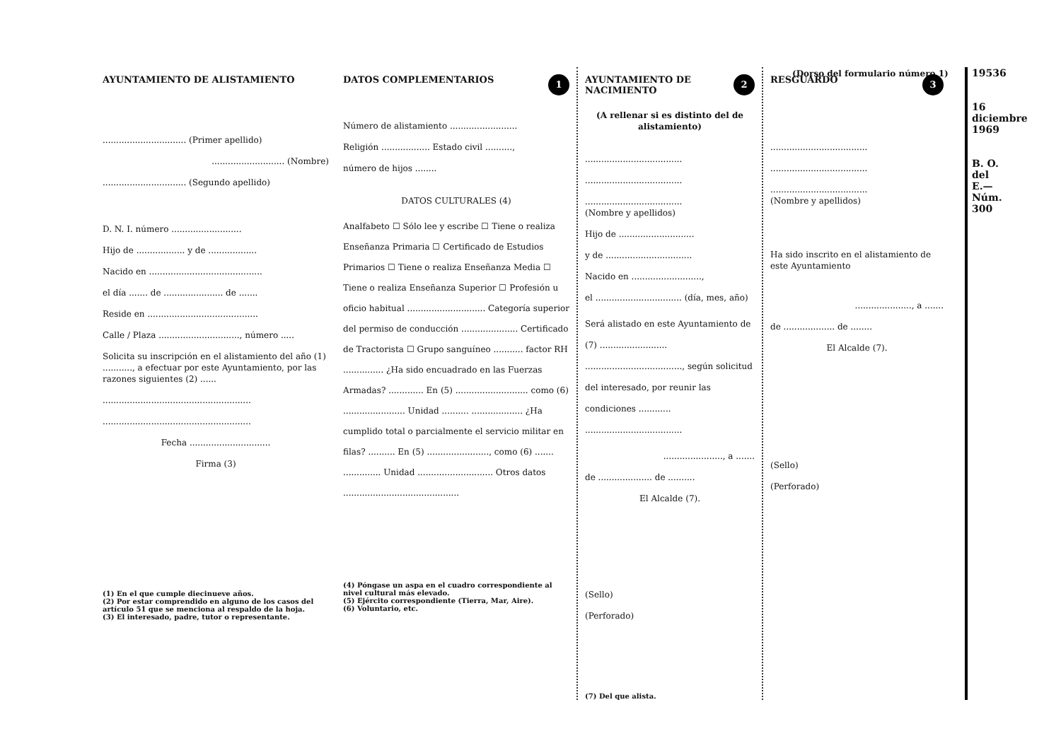(Dorso del formulario número 1)
AYUNTAMIENTO DE ALISTAMIENTO
............................... (Primer apellido)
........................... (Nombre)
............................... (Segundo apellido)
D. N. I. número ..........................
Hijo de .................. y de ..................
Nacido en ..........................................
el día ....... de ...................... de .......
Reside en .........................................
Calle / Plaza .............................., número .....
Solicita su inscripción en el alistamiento del año (1) ..........., a efectuar por este Ayuntamiento, por las razones siguientes (2) ......
.......................................................
.......................................................
Fecha ..............................
Firma (3)
(1) En el que cumple diecinueve años.
(2) Por estar comprendido en alguno de los casos del artículo 51 que se menciona al respaldo de la hoja.
(3) El interesado, padre, tutor o representante.
1 DATOS COMPLEMENTARIOS
Número de alistamiento .........................
Religión .................. Estado civil ..........,
número de hijos ........
DATOS CULTURALES (4)
Analfabeto ☐ Sólo lee y escribe ☐ Tiene o realiza Enseñanza Primaria ☐ Certificado de Estudios Primarios ☐ Tiene o realiza Enseñanza Media ☐ Tiene o realiza Enseñanza Superior ☐ Profesión u oficio habitual ............................. Categoría superior del permiso de conducción ..................... Certificado de Tractorista ☐ Grupo sanguíneo ........... factor RH ............... ¿Ha sido encuadrado en las Fuerzas Armadas? ............. En (5) ........................... como (6) ....................... Unidad .......... ................... ¿Ha cumplido total o parcialmente el servicio militar en filas? .......... En (5) ......................., como (6) ....... .............. Unidad ............................ Otros datos ...........................................
(4) Póngase un aspa en el cuadro correspondiente al nivel cultural más elevado.
(5) Ejército correspondiente (Tierra, Mar, Aire).
(6) Voluntario, etc.
2 AYUNTAMIENTO DE NACIMIENTO
(A rellenar si es distinto del de alistamiento)
....................................
....................................
....................................
(Nombre y apellidos)
Hijo de ............................
y de ................................
Nacido en ..........................,
el ................................ (día, mes, año)
Será alistado en este Ayuntamiento de (7) ......................... ...................................., según solicitud del interesado, por reunir las condiciones ............ ....................................
......................, a .......
de .................... de ..........
El Alcalde (7).
(Sello)
(Perforado)
(7) Del que alista.
3 RESGUARDO
....................................
....................................
....................................
(Nombre y apellidos)
Ha sido inscrito en el alistamiento de este Ayuntamiento
....................., a .......
de ................... de ........
El Alcalde (7).
(Sello)
(Perforado)
19536
16 diciembre 1969
B. O. del E.—Núm. 300